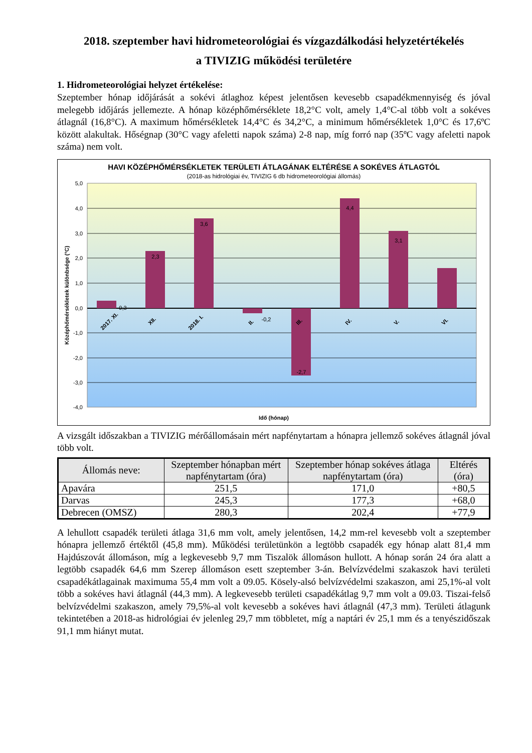2018. szeptember havi hidrometeorológiai és vízgazdálkodási helyzetértékelés
a TIVIZIG működési területére
1. Hidrometeorológiai helyzet értékelése:
Szeptember hónap időjárását a sokévi átlaghoz képest jelentősen kevesebb csapadékmennyiség és jóval melegebb időjárás jellemezte. A hónap középhőmérséklete 18,2°C volt, amely 1,4°C-al több volt a sokéves átlagnál (16,8°C). A maximum hőmérsékletek 14,4°C és 34,2°C, a minimum hőmérsékletek 1,0°C és 17,6ºC között alakultak. Hőségnap (30°C vagy afeletti napok száma) 2-8 nap, míg forró nap (35ºC vagy afeletti napok száma) nem volt.
HAVI KÖZÉPHŐMÉRSÉKLETEK TERÜLETI ÁTLAGÁNAK ELTÉRÉSE A SOKÉVES ÁTLAGTÓL
(2018-as hidrológiai év, TIVIZIG 6 db hidrometeorológiai állomás)
5,0
4,0
3,0
2,0
1,0
0,0
-1,0
-2,0
-3,0
-4,0
Középhőmérsékletek különbsége (°C)
0,3
2,3
3,6
-0,2
-2,7
4,4
3,1
2017. XI.
XII.
2018. I.
II.
III.
IV.
V.
VI.
Idő (hónap)
A vizsgált időszakban a TIVIZIG mérőállomásain mért napfénytartam a hónapra jellemző sokéves átlagnál jóval több volt.
| Állomás neve: | Szeptember hónapban mért napfénytartam (óra) | Szeptember hónap sokéves átlaga napfénytartam (óra) | Eltérés (óra) |
| --- | --- | --- | --- |
| Apavára | 251,5 | 171,0 | +80,5 |
| Darvas | 245,3 | 177,3 | +68,0 |
| Debrecen (OMSZ) | 280,3 | 202,4 | +77,9 |
A lehullott csapadék területi átlaga 31,6 mm volt, amely jelentősen, 14,2 mm-rel kevesebb volt a szeptember hónapra jellemző értéktől (45,8 mm). Működési területünkön a legtöbb csapadék egy hónap alatt 81,4 mm Hajdúszovát állomáson, míg a legkevesebb 9,7 mm Tiszalök állomáson hullott. A hónap során 24 óra alatt a legtöbb csapadék 64,6 mm Szerep állomáson esett szeptember 3-án. Belvízvédelmi szakaszok havi területi csapadékátlagainak maximuma 55,4 mm volt a 09.05. Kösely-alsó belvízvédelmi szakaszon, ami 25,1%-al volt több a sokéves havi átlagnál (44,3 mm). A legkevesebb területi csapadékátlag 9,7 mm volt a 09.03. Tiszai-felső belvízvédelmi szakaszon, amely 79,5%-al volt kevesebb a sokéves havi átlagnál (47,3 mm). Területi átlagunk tekintetében a 2018-as hidrológiai év jelenleg 29,7 mm többletet, míg a naptári év 25,1 mm és a tenyészidőszak 91,1 mm hiányt mutat.